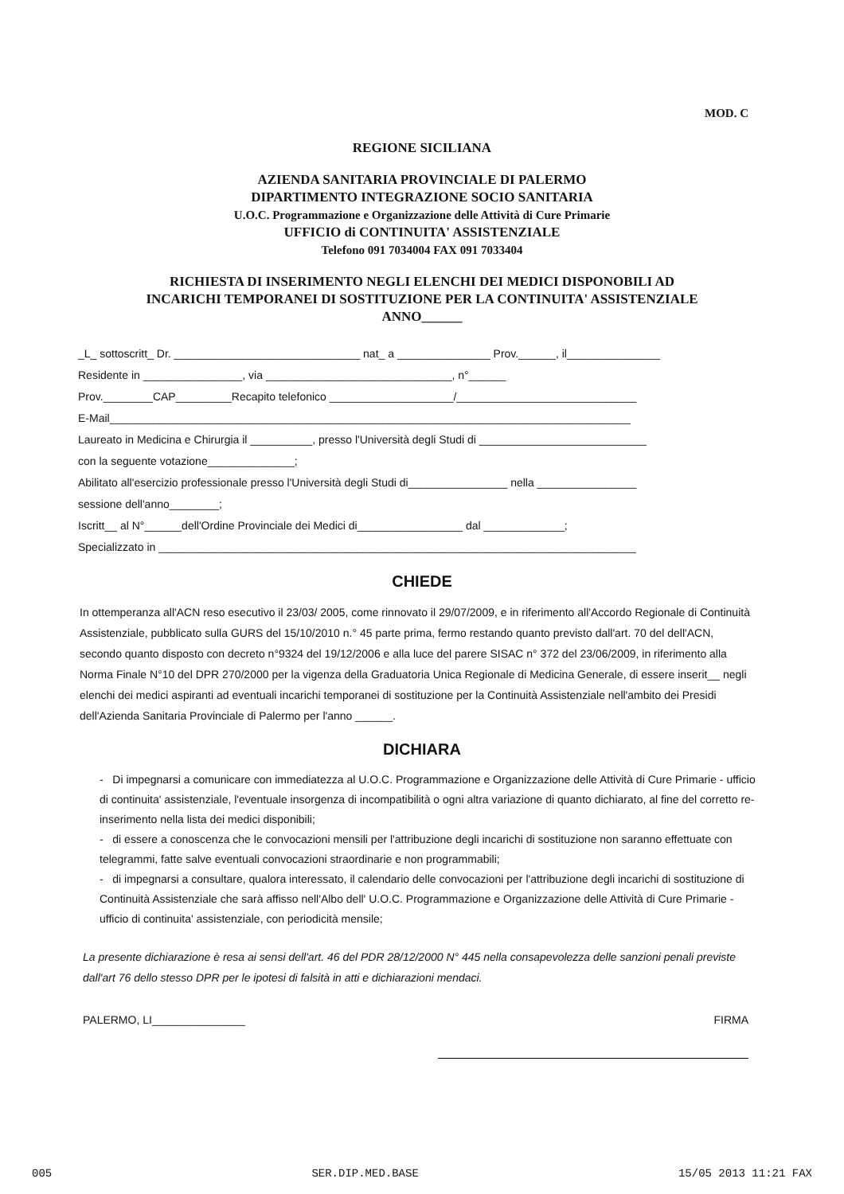MOD. C
REGIONE SICILIANA
AZIENDA SANITARIA PROVINCIALE DI PALERMO
DIPARTIMENTO INTEGRAZIONE SOCIO SANITARIA
U.O.C. Programmazione e Organizzazione delle Attività di Cure Primarie
UFFICIO di CONTINUITA' ASSISTENZIALE
Telefono 091 7034004 FAX 091 7033404
RICHIESTA DI INSERIMENTO NEGLI ELENCHI DEI MEDICI DISPONOBILI AD
INCARICHI TEMPORANEI DI SOSTITUZIONE PER LA CONTINUITA' ASSISTENZIALE
ANNO______
_L_ sottoscritt_ Dr. ______________________________ nat_ a _______________ Prov.______, il_______________
Residente in ________________, via ______________________________, n°______
Prov.________CAP_________Recapito telefonico ____________________/_____________________________
E-Mail____________________________________________________________________________________
Laureato in Medicina e Chirurgia il __________, presso l'Università degli Studi di ___________________________
con la seguente votazione______________;
Abilitato all'esercizio professionale presso l'Università degli Studi di________________ nella ________________
sessione dell'anno________;
Iscritt__ al N°______dell'Ordine Provinciale dei Medici di_________________ dal _____________;
Specializzato in _____________________________________________________________________________
CHIEDE
In ottemperanza all'ACN reso esecutivo il 23/03/ 2005, come rinnovato il 29/07/2009, e in riferimento all'Accordo Regionale di Continuità Assistenziale, pubblicato sulla GURS del 15/10/2010 n.° 45 parte prima, fermo restando quanto previsto dall'art. 70 del dell'ACN, secondo quanto disposto con decreto n°9324 del 19/12/2006 e alla luce del parere SISAC n° 372 del 23/06/2009, in riferimento alla Norma Finale N°10 del DPR 270/2000 per la vigenza della Graduatoria Unica Regionale di Medicina Generale, di essere inserit__ negli elenchi dei medici aspiranti ad eventuali incarichi temporanei di sostituzione per la Continuità Assistenziale nell'ambito dei Presidi dell'Azienda Sanitaria Provinciale di Palermo per l'anno ______.
DICHIARA
- Di impegnarsi a comunicare con immediatezza al U.O.C. Programmazione e Organizzazione delle Attività di Cure Primarie - ufficio di continuita' assistenziale, l'eventuale insorgenza di incompatibilità o ogni altra variazione di quanto dichiarato, al fine del corretto re-inserimento nella lista dei medici disponibili;
- di essere a conoscenza che le convocazioni mensili per l'attribuzione degli incarichi di sostituzione non saranno effettuate con telegrammi, fatte salve eventuali convocazioni straordinarie e non programmabili;
- di impegnarsi a consultare, qualora interessato, il calendario delle convocazioni per l'attribuzione degli incarichi di sostituzione di Continuità Assistenziale che sarà affisso nell'Albo dell' U.O.C. Programmazione e Organizzazione delle Attività di Cure Primarie - ufficio di continuita' assistenziale, con periodicità mensile;
La presente dichiarazione è resa ai sensi dell'art. 46 del PDR 28/12/2000 N° 445 nella consapevolezza delle sanzioni penali previste dall'art 76 dello stesso DPR per le ipotesi di falsità in atti e dichiarazioni mendaci.
PALERMO, LI_______________ FIRMA
005 SER.DIP.MED.BASE 15/05 2013 11:21 FAX